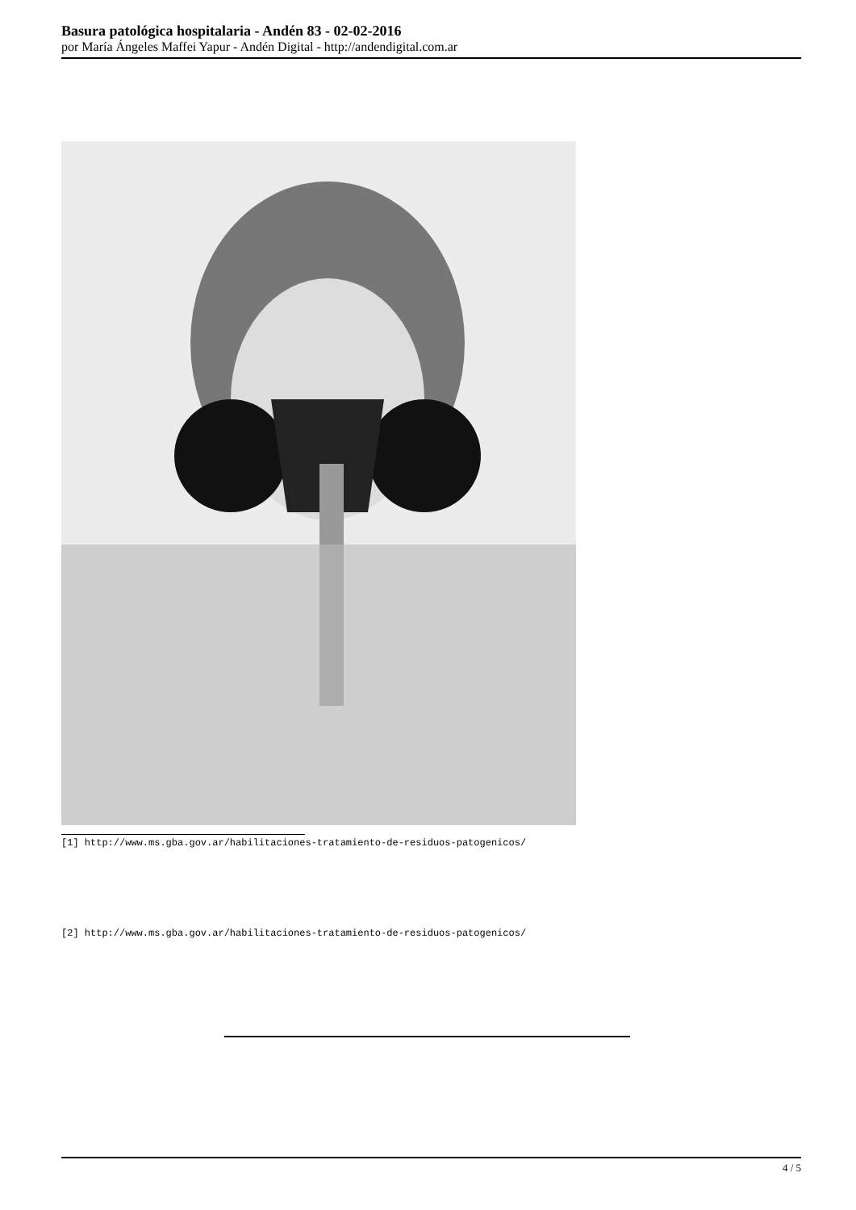Basura patológica hospitalaria - Andén 83 - 02-02-2016
por María Ángeles Maffei Yapur - Andén Digital - http://andendigital.com.ar
[1] http://www.ms.gba.gov.ar/habilitaciones-tratamiento-de-residuos-patogenicos/
[2] http://www.ms.gba.gov.ar/habilitaciones-tratamiento-de-residuos-patogenicos/
4 / 5